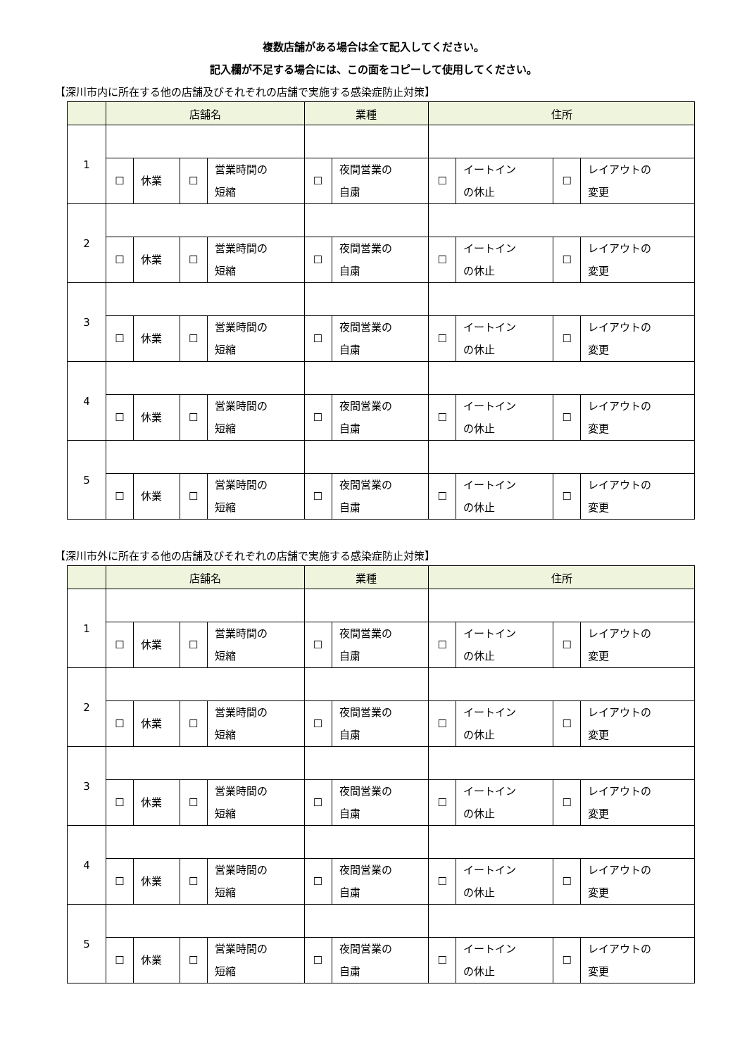複数店舗がある場合は全て記入してください。
記入欄が不足する場合には、この面をコピーして使用してください。
【深川市内に所在する他の店舗及びそれぞれの店舗で実施する感染症防止対策】
| | 店舗名 | | | | 業種 | | 住所 | | | |
| --- | --- | --- | --- | --- | --- | --- | --- | --- | --- | --- |
| 1 | | | | | | | | | | |
| | ☐ | 休業 | ☐ | 営業時間の 短縮 | ☐ | 夜間営業の 自粛 | ☐ | イートイン の休止 | ☐ | レイアウトの 変更 |
| 2 | | | | | | | | | | |
| | ☐ | 休業 | ☐ | 営業時間の 短縮 | ☐ | 夜間営業の 自粛 | ☐ | イートイン の休止 | ☐ | レイアウトの 変更 |
| 3 | | | | | | | | | | |
| | ☐ | 休業 | ☐ | 営業時間の 短縮 | ☐ | 夜間営業の 自粛 | ☐ | イートイン の休止 | ☐ | レイアウトの 変更 |
| 4 | | | | | | | | | | |
| | ☐ | 休業 | ☐ | 営業時間の 短縮 | ☐ | 夜間営業の 自粛 | ☐ | イートイン の休止 | ☐ | レイアウトの 変更 |
| 5 | | | | | | | | | | |
| | ☐ | 休業 | ☐ | 営業時間の 短縮 | ☐ | 夜間営業の 自粛 | ☐ | イートイン の休止 | ☐ | レイアウトの 変更 |
【深川市外に所在する他の店舗及びそれぞれの店舗で実施する感染症防止対策】
| | 店舗名 | | | | 業種 | | 住所 | | | |
| --- | --- | --- | --- | --- | --- | --- | --- | --- | --- | --- |
| 1 | | | | | | | | | | |
| | ☐ | 休業 | ☐ | 営業時間の 短縮 | ☐ | 夜間営業の 自粛 | ☐ | イートイン の休止 | ☐ | レイアウトの 変更 |
| 2 | | | | | | | | | | |
| | ☐ | 休業 | ☐ | 営業時間の 短縮 | ☐ | 夜間営業の 自粛 | ☐ | イートイン の休止 | ☐ | レイアウトの 変更 |
| 3 | | | | | | | | | | |
| | ☐ | 休業 | ☐ | 営業時間の 短縮 | ☐ | 夜間営業の 自粛 | ☐ | イートイン の休止 | ☐ | レイアウトの 変更 |
| 4 | | | | | | | | | | |
| | ☐ | 休業 | ☐ | 営業時間の 短縮 | ☐ | 夜間営業の 自粛 | ☐ | イートイン の休止 | ☐ | レイアウトの 変更 |
| 5 | | | | | | | | | | |
| | ☐ | 休業 | ☐ | 営業時間の 短縮 | ☐ | 夜間営業の 自粛 | ☐ | イートイン の休止 | ☐ | レイアウトの 変更 |